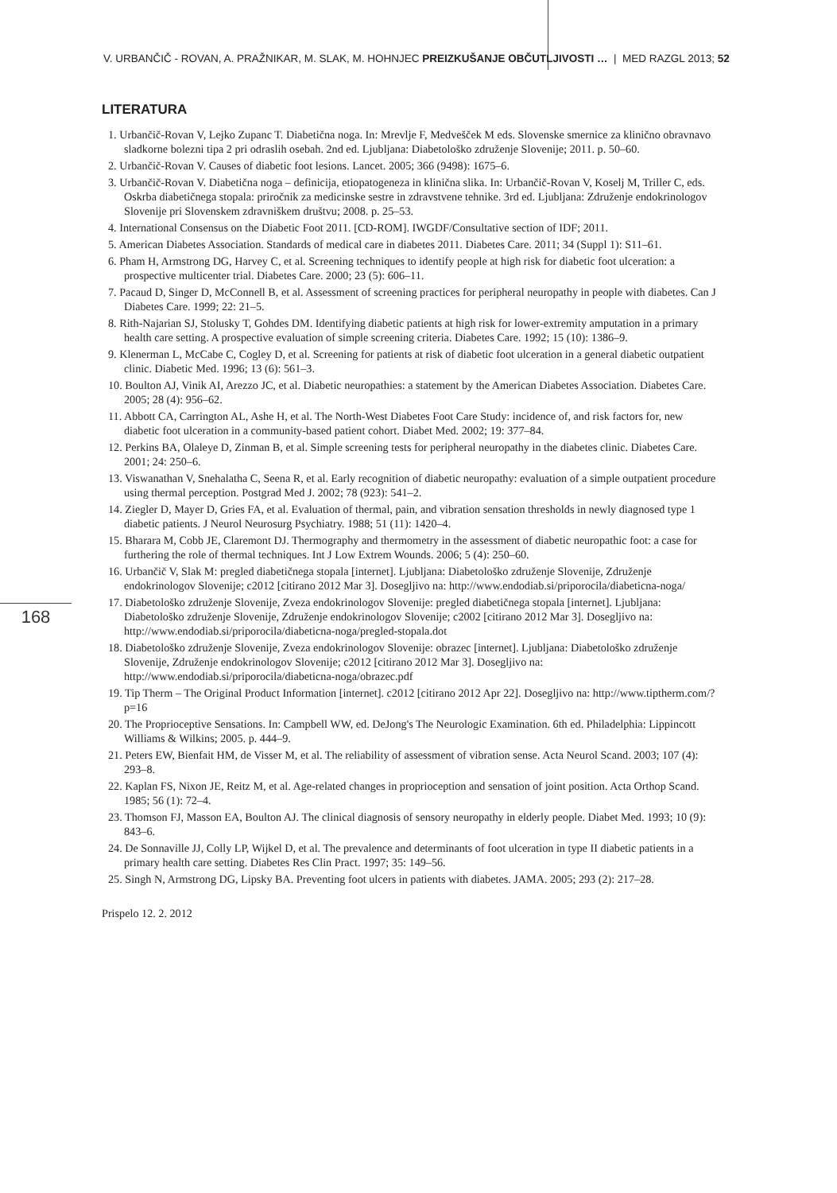V. URBANČIČ - ROVAN, A. PRAŽNIKAR, M. SLAK, M. HOHNJEC PREIZKUŠANJE OBČUTLJIVOSTI … | MED RAZGL 2013; 52
LITERATURA
1. Urbančič-Rovan V, Lejko Zupanc T. Diabetična noga. In: Mrevlje F, Medvešček M eds. Slovenske smernice za klinično obravnavo sladkorne bolezni tipa 2 pri odraslih osebah. 2nd ed. Ljubljana: Diabetološko združenje Slovenije; 2011. p. 50–60.
2. Urbančič-Rovan V. Causes of diabetic foot lesions. Lancet. 2005; 366 (9498): 1675–6.
3. Urbančič-Rovan V. Diabetična noga – definicija, etiopatogeneza in klinična slika. In: Urbančič-Rovan V, Koselj M, Triller C, eds. Oskrba diabetičnega stopala: priročnik za medicinske sestre in zdravstvene tehnike. 3rd ed. Ljubljana: Združenje endokrinologov Slovenije pri Slovenskem zdravniškem društvu; 2008. p. 25–53.
4. International Consensus on the Diabetic Foot 2011. [CD-ROM]. IWGDF/Consultative section of IDF; 2011.
5. American Diabetes Association. Standards of medical care in diabetes 2011. Diabetes Care. 2011; 34 (Suppl 1): S11–61.
6. Pham H, Armstrong DG, Harvey C, et al. Screening techniques to identify people at high risk for diabetic foot ulceration: a prospective multicenter trial. Diabetes Care. 2000; 23 (5): 606–11.
7. Pacaud D, Singer D, McConnell B, et al. Assessment of screening practices for peripheral neuropathy in people with diabetes. Can J Diabetes Care. 1999; 22: 21–5.
8. Rith-Najarian SJ, Stolusky T, Gohdes DM. Identifying diabetic patients at high risk for lower-extremity amputation in a primary health care setting. A prospective evaluation of simple screening criteria. Diabetes Care. 1992; 15 (10): 1386–9.
9. Klenerman L, McCabe C, Cogley D, et al. Screening for patients at risk of diabetic foot ulceration in a general diabetic outpatient clinic. Diabetic Med. 1996; 13 (6): 561–3.
10. Boulton AJ, Vinik AI, Arezzo JC, et al. Diabetic neuropathies: a statement by the American Diabetes Association. Diabetes Care. 2005; 28 (4): 956–62.
11. Abbott CA, Carrington AL, Ashe H, et al. The North-West Diabetes Foot Care Study: incidence of, and risk factors for, new diabetic foot ulceration in a community-based patient cohort. Diabet Med. 2002; 19: 377–84.
12. Perkins BA, Olaleye D, Zinman B, et al. Simple screening tests for peripheral neuropathy in the diabetes clinic. Diabetes Care. 2001; 24: 250–6.
13. Viswanathan V, Snehalatha C, Seena R, et al. Early recognition of diabetic neuropathy: evaluation of a simple outpatient procedure using thermal perception. Postgrad Med J. 2002; 78 (923): 541–2.
14. Ziegler D, Mayer D, Gries FA, et al. Evaluation of thermal, pain, and vibration sensation thresholds in newly diagnosed type 1 diabetic patients. J Neurol Neurosurg Psychiatry. 1988; 51 (11): 1420–4.
15. Bharara M, Cobb JE, Claremont DJ. Thermography and thermometry in the assessment of diabetic neuropathic foot: a case for furthering the role of thermal techniques. Int J Low Extrem Wounds. 2006; 5 (4): 250–60.
16. Urbančič V, Slak M: pregled diabetičnega stopala [internet]. Ljubljana: Diabetološko združenje Slovenije, Združenje endokrinologov Slovenije; c2012 [citirano 2012 Mar 3]. Dosegljivo na: http://www.endodiab.si/priporocila/diabeticna-noga/
17. Diabetološko združenje Slovenije, Zveza endokrinologov Slovenije: pregled diabetičnega stopala [internet]. Ljubljana: Diabetološko združenje Slovenije, Združenje endokrinologov Slovenije; c2002 [citirano 2012 Mar 3]. Dosegljivo na: http://www.endodiab.si/priporocila/diabeticna-noga/pregled-stopala.dot
18. Diabetološko združenje Slovenije, Zveza endokrinologov Slovenije: obrazec [internet]. Ljubljana: Diabetološko združenje Slovenije, Združenje endokrinologov Slovenije; c2012 [citirano 2012 Mar 3]. Dosegljivo na: http://www.endodiab.si/priporocila/diabeticna-noga/obrazec.pdf
19. Tip Therm – The Original Product Information [internet]. c2012 [citirano 2012 Apr 22]. Dosegljivo na: http://www.tiptherm.com/?p=16
20. The Proprioceptive Sensations. In: Campbell WW, ed. DeJong's The Neurologic Examination. 6th ed. Philadelphia: Lippincott Williams & Wilkins; 2005. p. 444–9.
21. Peters EW, Bienfait HM, de Visser M, et al. The reliability of assessment of vibration sense. Acta Neurol Scand. 2003; 107 (4): 293–8.
22. Kaplan FS, Nixon JE, Reitz M, et al. Age-related changes in proprioception and sensation of joint position. Acta Orthop Scand. 1985; 56 (1): 72–4.
23. Thomson FJ, Masson EA, Boulton AJ. The clinical diagnosis of sensory neuropathy in elderly people. Diabet Med. 1993; 10 (9): 843–6.
24. De Sonnaville JJ, Colly LP, Wijkel D, et al. The prevalence and determinants of foot ulceration in type II diabetic patients in a primary health care setting. Diabetes Res Clin Pract. 1997; 35: 149–56.
25. Singh N, Armstrong DG, Lipsky BA. Preventing foot ulcers in patients with diabetes. JAMA. 2005; 293 (2): 217–28.
Prispelo 12. 2. 2012
168